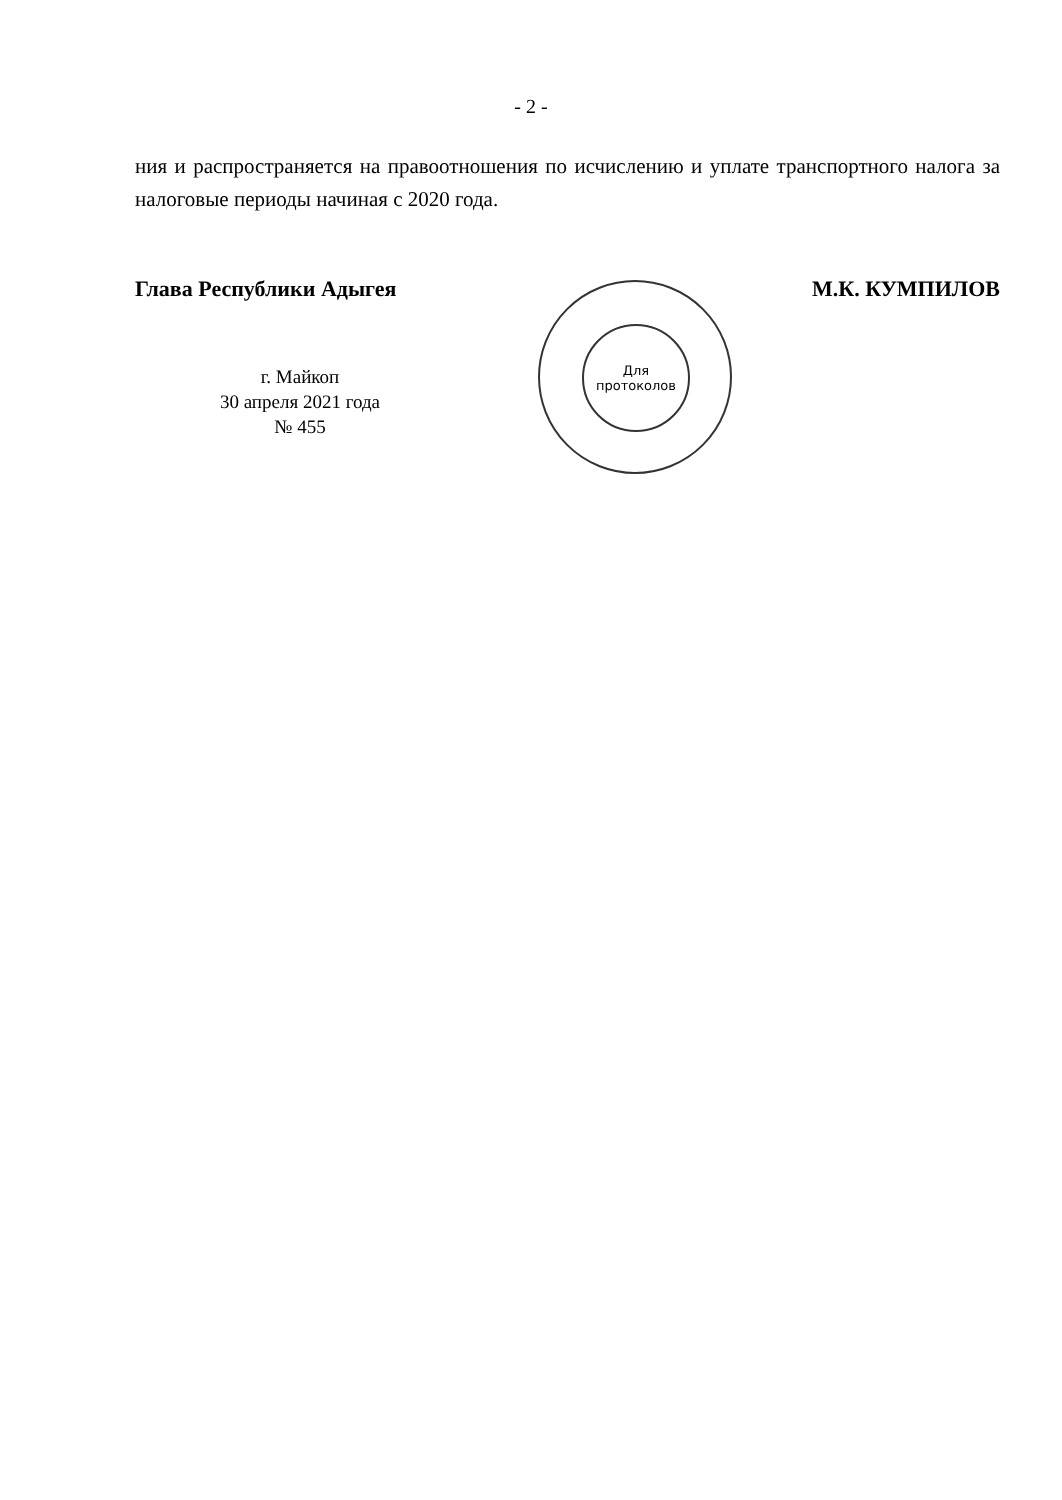- 2 -
ния и распространяется на правоотношения по исчислению и уплате транспортного налога за налоговые периоды начиная с 2020 года.
Глава Республики Адыгея М.К. КУМПИЛОВ
г. Майкоп
30 апреля 2021 года
№ 455
Для
протоколов